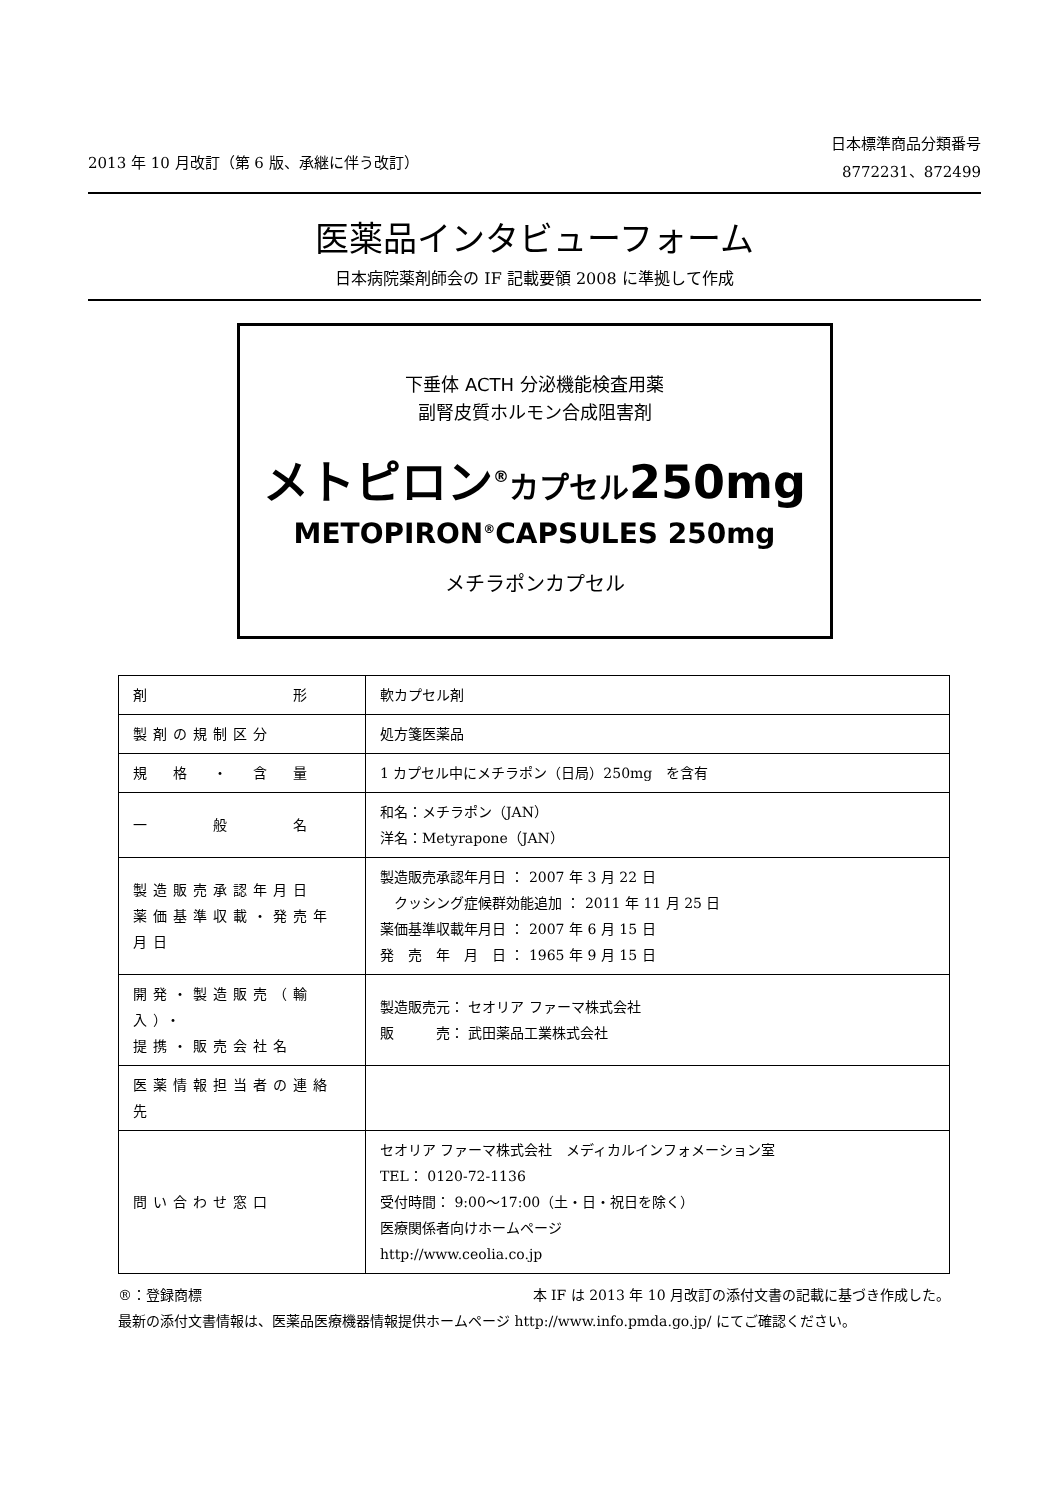2013 年 10 月改訂（第 6 版、承継に伴う改訂）
日本標準商品分類番号
8772231、872499
医薬品インタビューフォーム
日本病院薬剤師会の IF 記載要領 2008 に準拠して作成
下垂体 ACTH 分泌機能検査用薬
副腎皮質ホルモン合成阻害剤
メトピロン<sup>®</sup>カプセル250mg
METOPIRON<sup>®</sup>CAPSULES 250mg
メチラポンカプセル
| 剤 形 | 軟カプセル剤 |
| 製剤の規制区分 | 処方箋医薬品 |
| 規 格 ・ 含 量 | 1 カプセル中にメチラポン（日局）250mg を含有 |
| 一 般 名 | 和名：メチラポン（JAN） 洋名：Metyrapone（JAN） |
| 製造販売承認年月日 薬価基準収載・発売年月日 | 製造販売承認年月日 ： 2007 年 3 月 22 日 クッシング症候群効能追加 ： 2011 年 11 月 25 日 薬価基準収載年月日 ： 2007 年 6 月 15 日 発 売 年 月 日 ： 1965 年 9 月 15 日 |
| 開発・製造販売（輸入）・ 提携・販売会社名 | 製造販売元： セオリア ファーマ株式会社 販 売： 武田薬品工業株式会社 |
| 医薬情報担当者の連絡先 | |
| 問い合わせ窓口 | セオリア ファーマ株式会社 メディカルインフォメーション室 TEL： 0120-72-1136 受付時間： 9:00～17:00（土・日・祝日を除く） 医療関係者向けホームページ http://www.ceolia.co.jp |
®：登録商標 本 IF は 2013 年 10 月改訂の添付文書の記載に基づき作成した。
最新の添付文書情報は、医薬品医療機器情報提供ホームページ http://www.info.pmda.go.jp/ にてご確認ください。